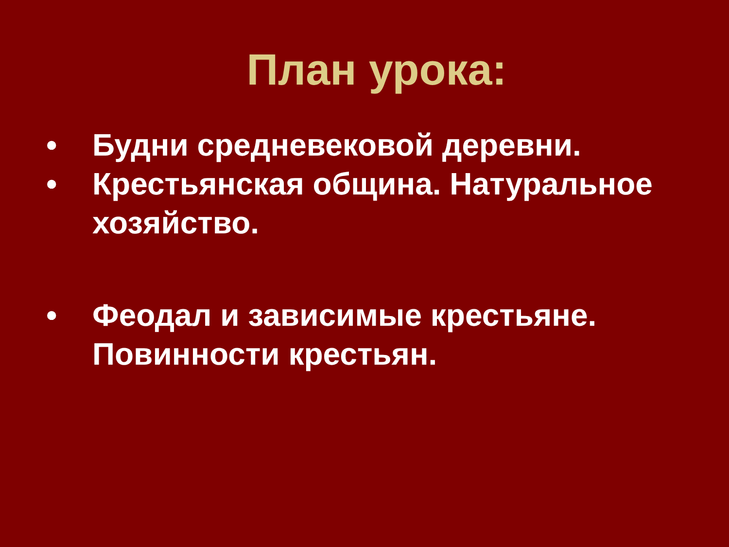План урока:
• Будни средневековой деревни.
• Крестьянская община. Натуральное хозяйство.
• Феодал и зависимые крестьяне. Повинности крестьян.